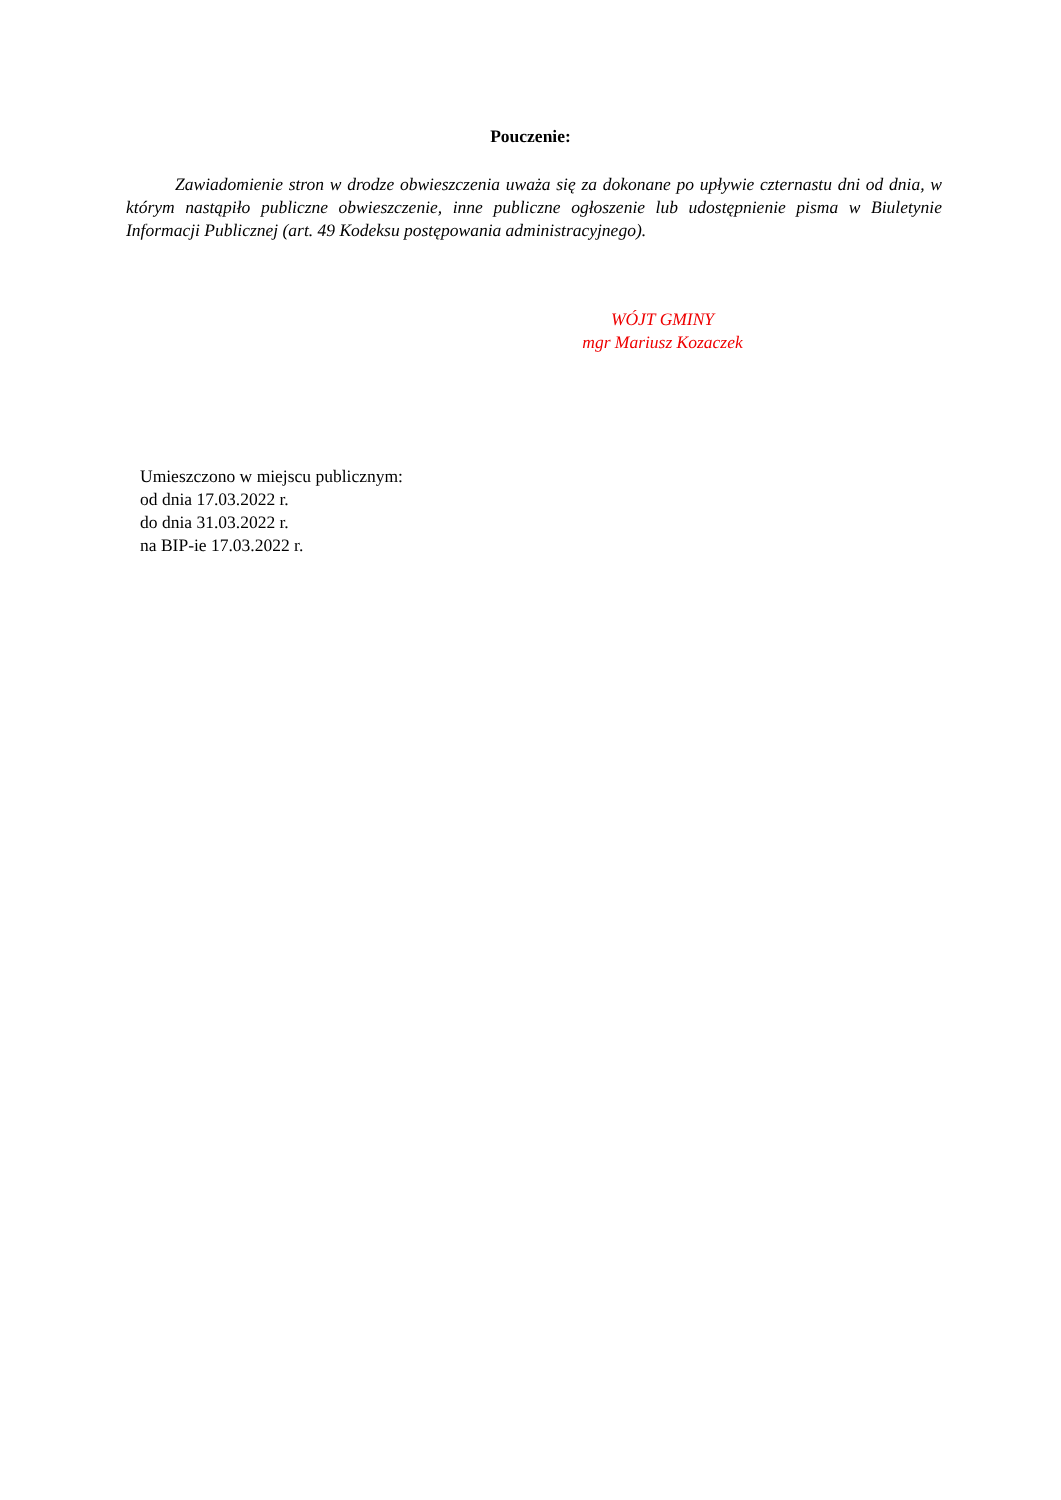Pouczenie:
Zawiadomienie stron w drodze obwieszczenia uważa się za dokonane po upływie czternastu dni od dnia, w którym nastąpiło publiczne obwieszczenie, inne publiczne ogłoszenie lub udostępnienie pisma w Biuletynie Informacji Publicznej (art. 49 Kodeksu postępowania administracyjnego).
WÓJT GMINY
mgr Mariusz Kozaczek
Umieszczono w miejscu publicznym:
od dnia 17.03.2022 r.
do dnia 31.03.2022 r.
na BIP-ie 17.03.2022 r.